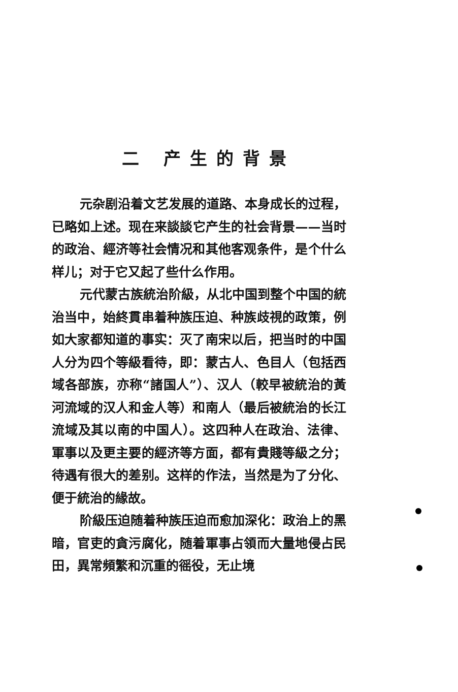二 产生的背景
元杂剧沿着文艺发展的道路、本身成长的过程，已略如上述。现在来談談它产生的社会背景——当时的政治、經济等社会情况和其他客观条件，是个什么样儿；对于它又起了些什么作用。
元代蒙古族統治阶級，从北中国到整个中国的統治当中，始終貫串着种族压迫、种族歧視的政策，例如大家都知道的事实：灭了南宋以后，把当时的中国人分为四个等級看待，即：蒙古人、色目人（包括西域各部族，亦称“諸国人”）、汉人（較早被統治的黃河流域的汉人和金人等）和南人（最后被統治的长江流域及其以南的中国人）。这四种人在政治、法律、軍事以及更主要的經济等方面，都有貴賤等級之分；待遇有很大的差别。这样的作法，当然是为了分化、便于統治的緣故。
阶級压迫随着种族压迫而愈加深化：政治上的黑暗，官吏的貪污腐化，随着軍事占領而大量地侵占民田，異常頻繁和沉重的徭役，无止境